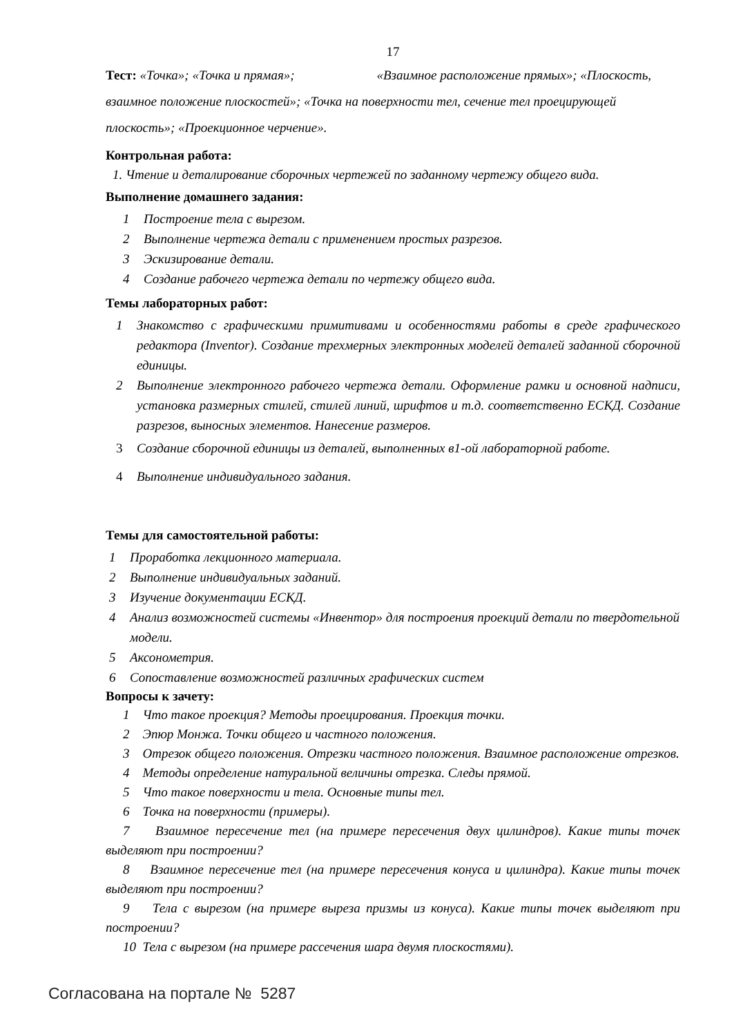17
Тест: «Точка»; «Точка и прямая»; «Взаимное расположение прямых»; «Плоскость, взаимное положение плоскостей»; «Точка на поверхности тел, сечение тел проецирующей плоскость»; «Проекционное черчение».
Контрольная работа:
1. Чтение и деталирование сборочных чертежей по заданному чертежу общего вида.
Выполнение домашнего задания:
1 Построение тела с вырезом.
2 Выполнение чертежа детали с применением простых разрезов.
3 Эскизирование детали.
4 Создание рабочего чертежа детали по чертежу общего вида.
Темы лабораторных работ:
1 Знакомство с графическими примитивами и особенностями работы в среде графического редактора (Inventor). Создание трехмерных электронных моделей деталей заданной сборочной единицы.
2 Выполнение электронного рабочего чертежа детали. Оформление рамки и основной надписи, установка размерных стилей, стилей линий, шрифтов и т.д. соответственно ЕСКД. Создание разрезов, выносных элементов. Нанесение размеров.
3 Создание сборочной единицы из деталей, выполненных в1-ой лабораторной работе.
4 Выполнение индивидуального задания.
Темы для самостоятельной работы:
1 Проработка лекционного материала.
2 Выполнение индивидуальных заданий.
3 Изучение документации ЕСКД.
4 Анализ возможностей системы «Инвентор» для построения проекций детали по твердотельной модели.
5 Аксонометрия.
6 Сопоставление возможностей различных графических систем
Вопросы к зачету:
1 Что такое проекция? Методы проецирования. Проекция точки.
2 Эпюр Монжа. Точки общего и частного положения.
3 Отрезок общего положения. Отрезки частного положения. Взаимное расположение отрезков.
4 Методы определение натуральной величины отрезка. Следы прямой.
5 Что такое поверхности и тела. Основные типы тел.
6 Точка на поверхности (примеры).
7 Взаимное пересечение тел (на примере пересечения двух цилиндров). Какие типы точек выделяют при построении?
8 Взаимное пересечение тел (на примере пересечения конуса и цилиндра). Какие типы точек выделяют при построении?
9 Тела с вырезом (на примере выреза призмы из конуса). Какие типы точек выделяют при построении?
10 Тела с вырезом (на примере рассечения шара двумя плоскостями).
Согласована на портале № 5287